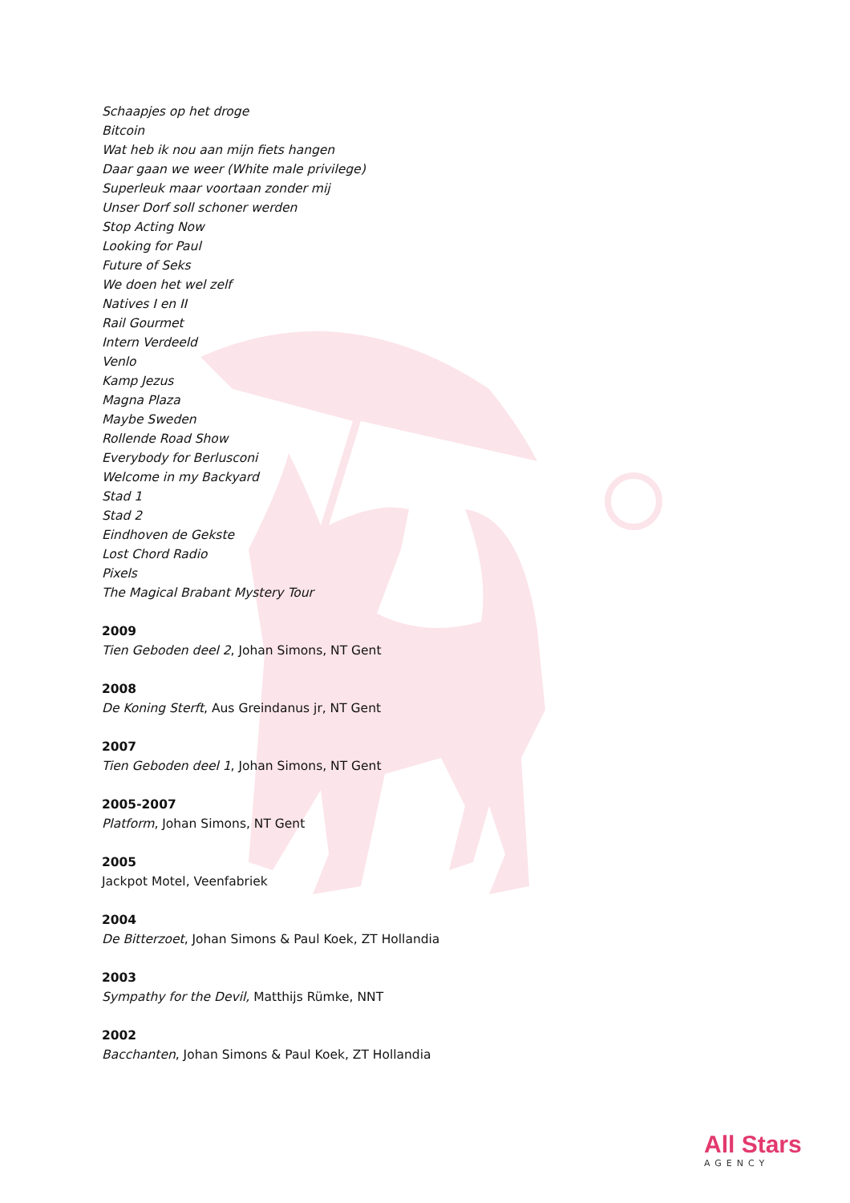Schaapjes op het droge
Bitcoin
Wat heb ik nou aan mijn fiets hangen
Daar gaan we weer (White male privilege)
Superleuk maar voortaan zonder mij
Unser Dorf soll schoner werden
Stop Acting Now
Looking for Paul
Future of Seks
We doen het wel zelf
Natives I en II
Rail Gourmet
Intern Verdeeld
Venlo
Kamp Jezus
Magna Plaza
Maybe Sweden
Rollende Road Show
Everybody for Berlusconi
Welcome in my Backyard
Stad 1
Stad 2
Eindhoven de Gekste
Lost Chord Radio
Pixels
The Magical Brabant Mystery Tour
2009
Tien Geboden deel 2, Johan Simons, NT Gent
2008
De Koning Sterft, Aus Greindanus jr, NT Gent
2007
Tien Geboden deel 1, Johan Simons, NT Gent
2005-2007
Platform, Johan Simons, NT Gent
2005
Jackpot Motel, Veenfabriek
2004
De Bitterzoet, Johan Simons & Paul Koek, ZT Hollandia
2003
Sympathy for the Devil, Matthijs Rümke, NNT
2002
Bacchanten, Johan Simons & Paul Koek, ZT Hollandia
All Stars
AGENCY